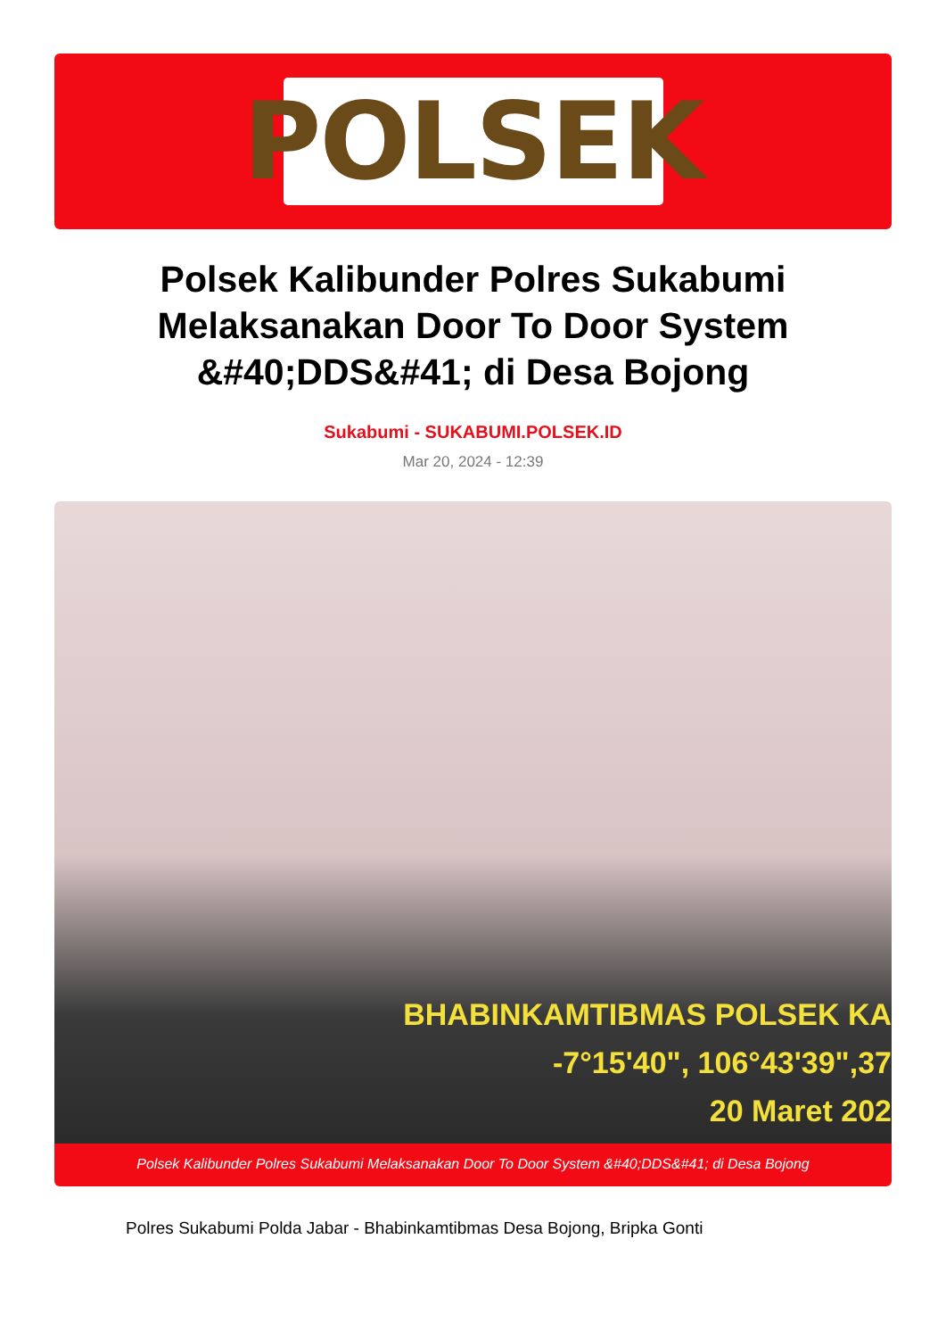POLSEK
Polsek Kalibunder Polres Sukabumi Melaksanakan Door To Door System &#40;DDS&#41; di Desa Bojong
Sukabumi - SUKABUMI.POLSEK.ID
Mar 20, 2024 - 12:39
BHABINKAMTIBMAS POLSEK KA
-7°15'40", 106°43'39",37
20 Maret 202
Polsek Kalibunder Polres Sukabumi Melaksanakan Door To Door System &#40;DDS&#41; di Desa Bojong
Polres Sukabumi Polda Jabar - Bhabinkamtibmas Desa Bojong, Bripka Gonti